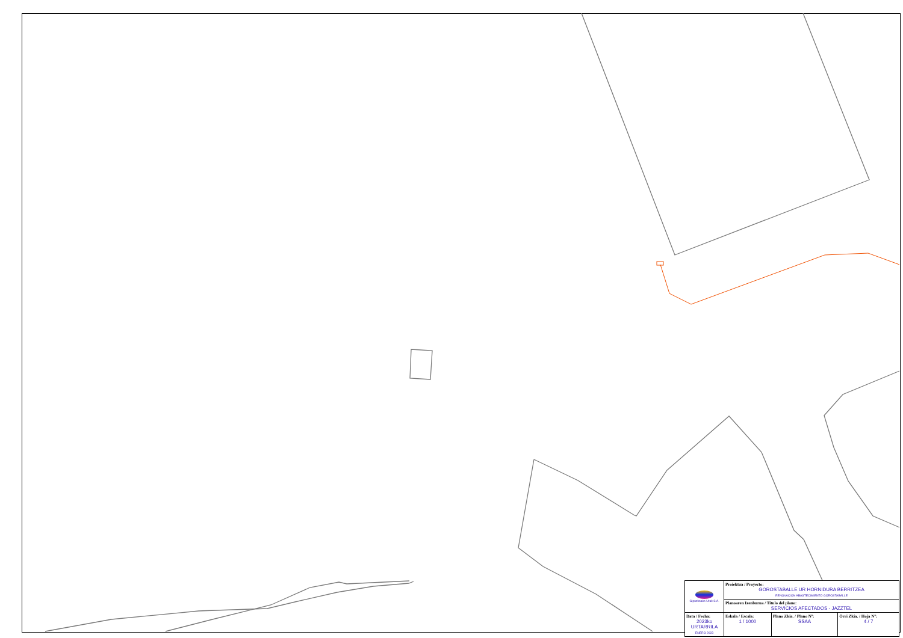| Gipuzkoako Urak S.A. | Proiektua / Proyecto: GOROSTABALLE UR HORNIDURA BERRITZEA RENOVACION ABASTECIMIENTO GOROSTABALLE | | |
| | Planoaren Izenburua / Titulo del plano: SERVICIOS AFECTADOS - JAZZTEL | | |
| Data / Fecha: 2023ko URTARRILA ENERO 2023 | Eskala / Escala: 1 / 1000 | Plano Zkia. / Plano Nº: SSAA | Orri Zkia. / Hoja Nº: 4 / 7 |